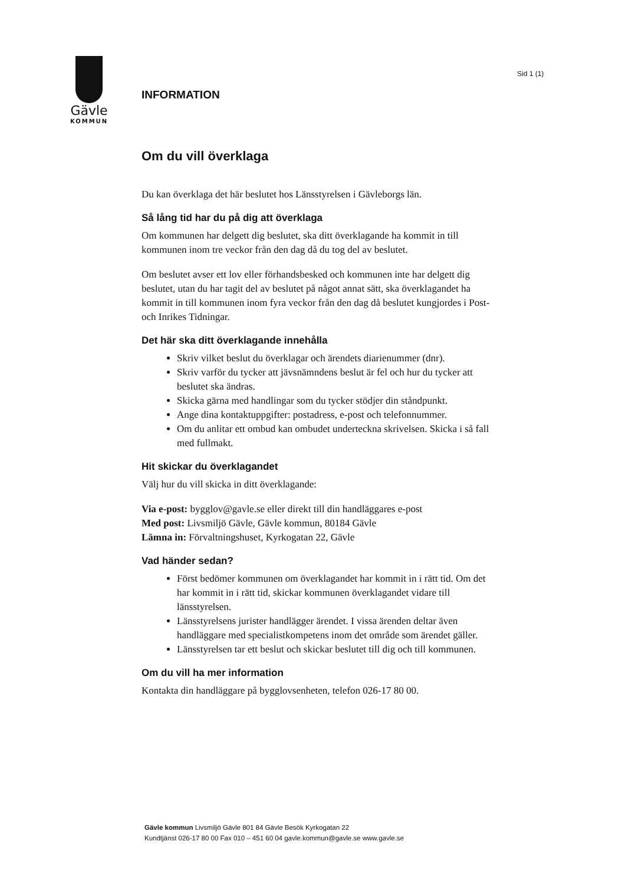Gävle
KOMMUN
Sid 1 (1)
INFORMATION
Om du vill överklaga
Du kan överklaga det här beslutet hos Länsstyrelsen i Gävleborgs län.
Så lång tid har du på dig att överklaga
Om kommunen har delgett dig beslutet, ska ditt överklagande ha kommit in till kommunen inom tre veckor från den dag då du tog del av beslutet.
Om beslutet avser ett lov eller förhandsbesked och kommunen inte har delgett dig beslutet, utan du har tagit del av beslutet på något annat sätt, ska överklagandet ha kommit in till kommunen inom fyra veckor från den dag då beslutet kungjordes i Post- och Inrikes Tidningar.
Det här ska ditt överklagande innehålla
Skriv vilket beslut du överklagar och ärendets diarienummer (dnr).
Skriv varför du tycker att jävsnämndens beslut är fel och hur du tycker att beslutet ska ändras.
Skicka gärna med handlingar som du tycker stödjer din ståndpunkt.
Ange dina kontaktuppgifter: postadress, e-post och telefonnummer.
Om du anlitar ett ombud kan ombudet underteckna skrivelsen. Skicka i så fall med fullmakt.
Hit skickar du överklagandet
Välj hur du vill skicka in ditt överklagande:
Via e-post: bygglov@gavle.se eller direkt till din handläggares e-post
Med post: Livsmiljö Gävle, Gävle kommun, 80184 Gävle
Lämna in: Förvaltningshuset, Kyrkogatan 22, Gävle
Vad händer sedan?
Först bedömer kommunen om överklagandet har kommit in i rätt tid. Om det har kommit in i rätt tid, skickar kommunen överklagandet vidare till länsstyrelsen.
Länsstyrelsens jurister handlägger ärendet. I vissa ärenden deltar även handläggare med specialistkompetens inom det område som ärendet gäller.
Länsstyrelsen tar ett beslut och skickar beslutet till dig och till kommunen.
Om du vill ha mer information
Kontakta din handläggare på bygglovsenheten, telefon 026-17 80 00.
Gävle kommun Livsmiljö Gävle 801 84 Gävle Besök Kyrkogatan 22
Kundtjänst 026-17 80 00 Fax 010 – 451 60 04 gavle.kommun@gavle.se www.gavle.se